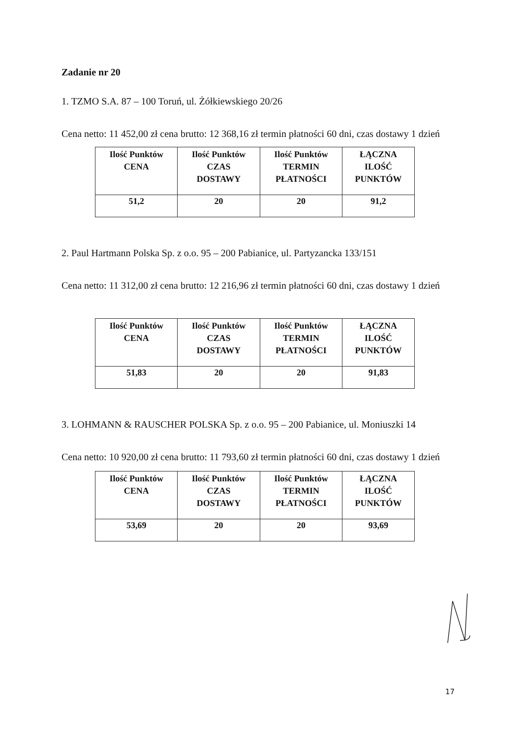Zadanie nr 20
1. TZMO S.A. 87 – 100 Toruń, ul. Żółkiewskiego 20/26
Cena netto: 11 452,00 zł cena brutto: 12 368,16 zł termin płatności 60 dni, czas dostawy 1 dzień
| Ilość Punktów CENA | Ilość Punktów CZAS DOSTAWY | Ilość Punktów TERMIN PŁATNOŚCI | ŁĄCZNA ILOŚĆ PUNKTÓW |
| 51,2 | 20 | 20 | 91,2 |
2. Paul Hartmann Polska Sp. z o.o. 95 – 200 Pabianice, ul. Partyzancka 133/151
Cena netto: 11 312,00 zł cena brutto: 12 216,96 zł termin płatności 60 dni, czas dostawy 1 dzień
| Ilość Punktów CENA | Ilość Punktów CZAS DOSTAWY | Ilość Punktów TERMIN PŁATNOŚCI | ŁĄCZNA ILOŚĆ PUNKTÓW |
| 51,83 | 20 | 20 | 91,83 |
3. LOHMANN & RAUSCHER POLSKA Sp. z o.o. 95 – 200 Pabianice, ul. Moniuszki 14
Cena netto: 10 920,00 zł cena brutto: 11 793,60 zł termin płatności 60 dni, czas dostawy 1 dzień
| Ilość Punktów CENA | Ilość Punktów CZAS DOSTAWY | Ilość Punktów TERMIN PŁATNOŚCI | ŁĄCZNA ILOŚĆ PUNKTÓW |
| 53,69 | 20 | 20 | 93,69 |
17